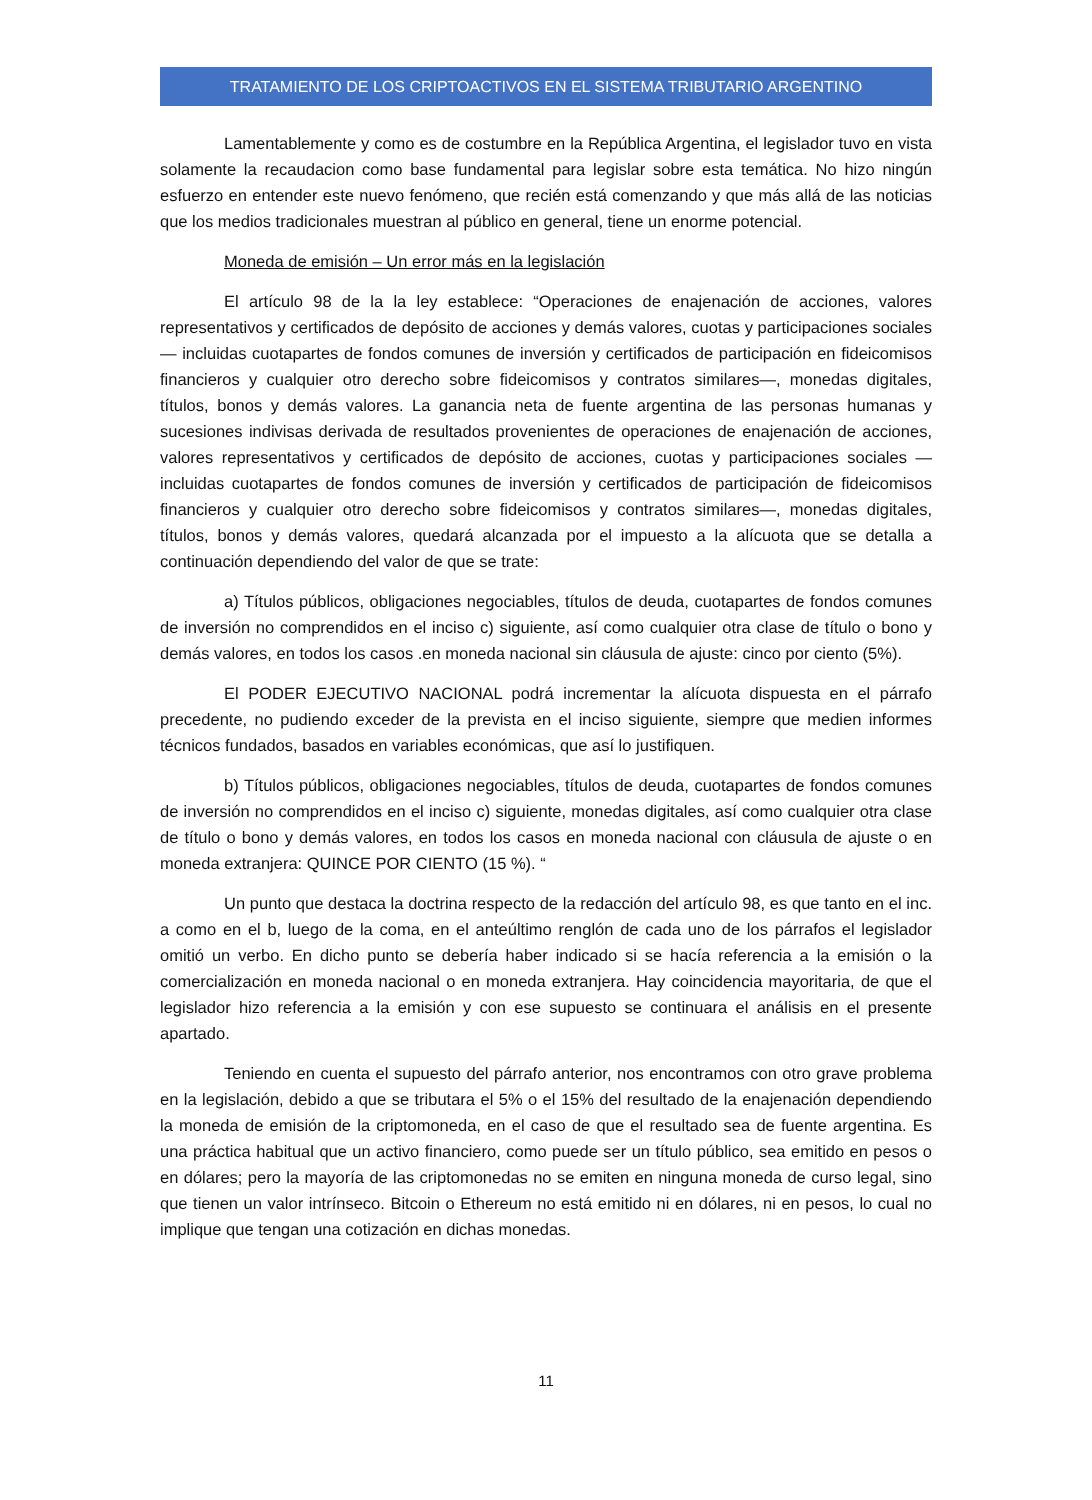TRATAMIENTO DE LOS CRIPTOACTIVOS EN EL SISTEMA TRIBUTARIO ARGENTINO
Lamentablemente y como es de costumbre en la República Argentina, el legislador tuvo en vista solamente la recaudacion como base fundamental para legislar sobre esta temática. No hizo ningún esfuerzo en entender este nuevo fenómeno, que recién está comenzando y que más allá de las noticias que los medios tradicionales muestran al público en general, tiene un enorme potencial.
Moneda de emisión – Un error más en la legislación
El artículo 98 de la la ley establece: “Operaciones de enajenación de acciones, valores representativos y certificados de depósito de acciones y demás valores, cuotas y participaciones sociales — incluidas cuotapartes de fondos comunes de inversión y certificados de participación en fideicomisos financieros y cualquier otro derecho sobre fideicomisos y contratos similares—, monedas digitales, títulos, bonos y demás valores. La ganancia neta de fuente argentina de las personas humanas y sucesiones indivisas derivada de resultados provenientes de operaciones de enajenación de acciones, valores representativos y certificados de depósito de acciones, cuotas y participaciones sociales —incluidas cuotapartes de fondos comunes de inversión y certificados de participación de fideicomisos financieros y cualquier otro derecho sobre fideicomisos y contratos similares—, monedas digitales, títulos, bonos y demás valores, quedará alcanzada por el impuesto a la alícuota que se detalla a continuación dependiendo del valor de que se trate:
a) Títulos públicos, obligaciones negociables, títulos de deuda, cuotapartes de fondos comunes de inversión no comprendidos en el inciso c) siguiente, así como cualquier otra clase de título o bono y demás valores, en todos los casos .en moneda nacional sin cláusula de ajuste: cinco por ciento (5%).
El PODER EJECUTIVO NACIONAL podrá incrementar la alícuota dispuesta en el párrafo precedente, no pudiendo exceder de la prevista en el inciso siguiente, siempre que medien informes técnicos fundados, basados en variables económicas, que así lo justifiquen.
b) Títulos públicos, obligaciones negociables, títulos de deuda, cuotapartes de fondos comunes de inversión no comprendidos en el inciso c) siguiente, monedas digitales, así como cualquier otra clase de título o bono y demás valores, en todos los casos en moneda nacional con cláusula de ajuste o en moneda extranjera: QUINCE POR CIENTO (15 %). “
Un punto que destaca la doctrina respecto de la redacción del artículo 98, es que tanto en el inc. a como en el b, luego de la coma, en el anteúltimo renglón de cada uno de los párrafos el legislador omitió un verbo. En dicho punto se debería haber indicado si se hacía referencia a la emisión o la comercialización en moneda nacional o en moneda extranjera. Hay coincidencia mayoritaria, de que el legislador hizo referencia a la emisión y con ese supuesto se continuara el análisis en el presente apartado.
Teniendo en cuenta el supuesto del párrafo anterior, nos encontramos con otro grave problema en la legislación, debido a que se tributara el 5% o el 15% del resultado de la enajenación dependiendo la moneda de emisión de la criptomoneda, en el caso de que el resultado sea de fuente argentina. Es una práctica habitual que un activo financiero, como puede ser un título público, sea emitido en pesos o en dólares; pero la mayoría de las criptomonedas no se emiten en ninguna moneda de curso legal, sino que tienen un valor intrínseco. Bitcoin o Ethereum no está emitido ni en dólares, ni en pesos, lo cual no implique que tengan una cotización en dichas monedas.
11